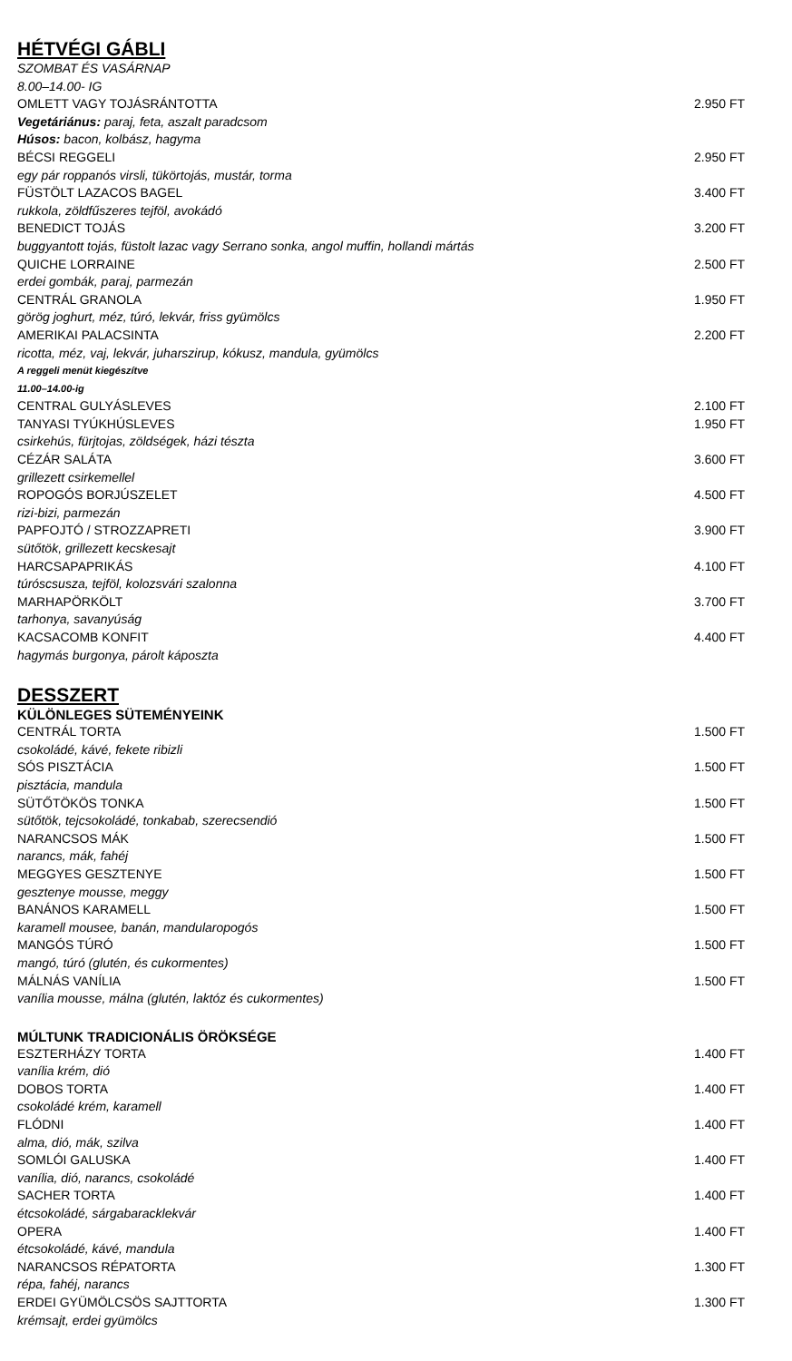HÉTVÉGI GÁBLI
SZOMBAT ÉS VASÁRNAP
8.00–14.00- IG
OMLETT VAGY TOJÁSRÁNTOTTA 2.950 FT
Vegetáriánus: paraj, feta, aszalt paradcsom
Húsos: bacon, kolbász, hagyma
BÉCSI REGGELI 2.950 FT
egy pár roppanós virsli, tükörtojás, mustár, torma
FÜSTÖLT LAZACOS BAGEL 3.400 FT
rukkola, zöldfűszeres tejföl, avokádó
BENEDICT TOJÁS 3.200 FT
buggyantott tojás, füstolt lazac vagy Serrano sonka, angol muffin, hollandi mártás
QUICHE LORRAINE 2.500 FT
erdei gombák, paraj, parmezán
CENTRÁL GRANOLA 1.950 FT
görög joghurt, méz, túró, lekvár, friss gyümölcs
AMERIKAI PALACSINTA 2.200 FT
ricotta, méz, vaj, lekvár, juharszirup, kókusz, mandula, gyümölcs
A reggeli menüt kiegészítve
11.00–14.00-ig
CENTRAL GULYÁSLEVES 2.100 FT
TANYASI TYÚKHÚSLEVES 1.950 FT
csirkehús, fürjtojas, zöldségek, házi tészta
CÉZÁR SALÁTA 3.600 FT
grillezett csirkemellel
ROPOGÓS BORJÚSZELET 4.500 FT
rizi-bizi, parmezán
PAPFOJTÓ / STROZZAPRETI 3.900 FT
sütőtök, grillezett kecskesajt
HARCSAPAPRIKÁS 4.100 FT
túróscsusza, tejföl, kolozsvári szalonna
MARHAPÖRKÖLT 3.700 FT
tarhonya, savanyúság
KACSACOMB KONFIT 4.400 FT
hagymás burgonya, párolt káposzta
DESSZERT
KÜLÖNLEGES SÜTEMÉNYEINK
CENTRÁL TORTA 1.500 FT
csokoládé, kávé, fekete ribizli
SÓS PISZTÁCIA 1.500 FT
pisztácia, mandula
SÜTŐTÖKÖS TONKA 1.500 FT
sütőtök, tejcsokoládé, tonkabab, szerecsendió
NARANCSOS MÁK 1.500 FT
narancs, mák, fahéj
MEGGYES GESZTENYE 1.500 FT
gesztenye mousse, meggy
BANÁNOS KARAMELL 1.500 FT
karamell mousee, banán, mandularopogós
MANGÓS TÚRÓ 1.500 FT
mangó, túró (glutén, és cukormentes)
MÁLNÁS VANÍLIA 1.500 FT
vanília mousse, málna (glutén, laktóz és cukormentes)
MÚLTUNK TRADICIONÁLIS ÖRÖKSÉGE
ESZTERHÁZY TORTA 1.400 FT
vanília krém, dió
DOBOS TORTA 1.400 FT
csokoládé krém, karamell
FLÓDNI 1.400 FT
alma, dió, mák, szilva
SOMLÓI GALUSKA 1.400 FT
vanília, dió, narancs, csokoládé
SACHER TORTA 1.400 FT
étcsokoládé, sárgabaracklekvár
OPERA 1.400 FT
étcsokoládé, kávé, mandula
NARANCSOS RÉPATORTA 1.300 FT
répa, fahéj, narancs
ERDEI GYÜMÖLCSÖS SAJTTORTA 1.300 FT
krémsajt, erdei gyümölcs